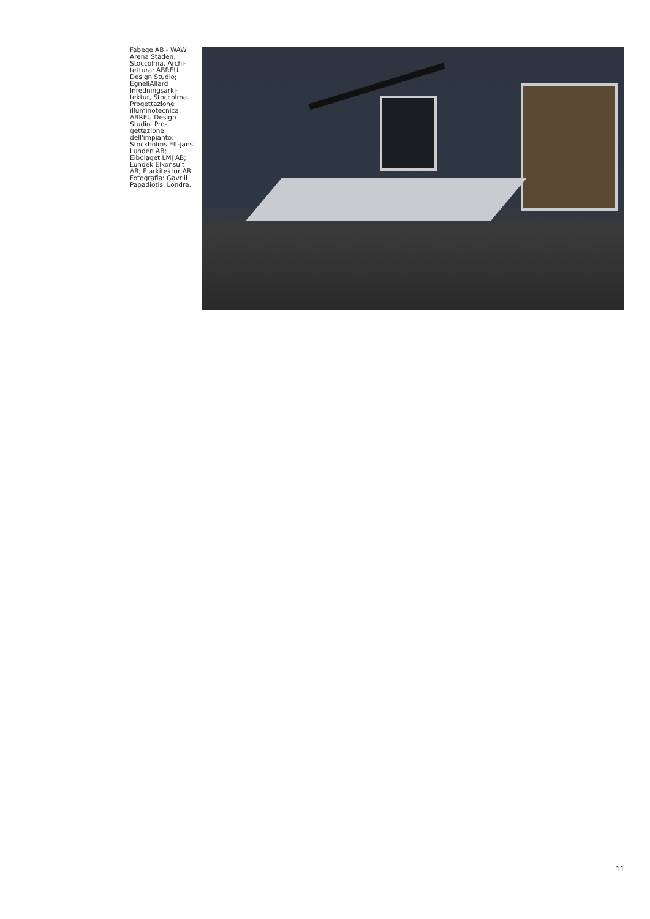Fabege AB - WAW Arena Staden, Stoccolma. Archi-tettura: ABREU Design Studio; EgnellAllard Inredningsarki-tektur, Stoccolma. Progettazione illuminotecnica: ABREU Design Studio. Pro-gettazione dell'impianto: Stockholms Elt-jänst Lundén AB; Elbolaget LMJ AB; Lundek Elkonsult AB; Elarkitektur AB. Fotografia: Gavriil Papadiotis, Londra.
11